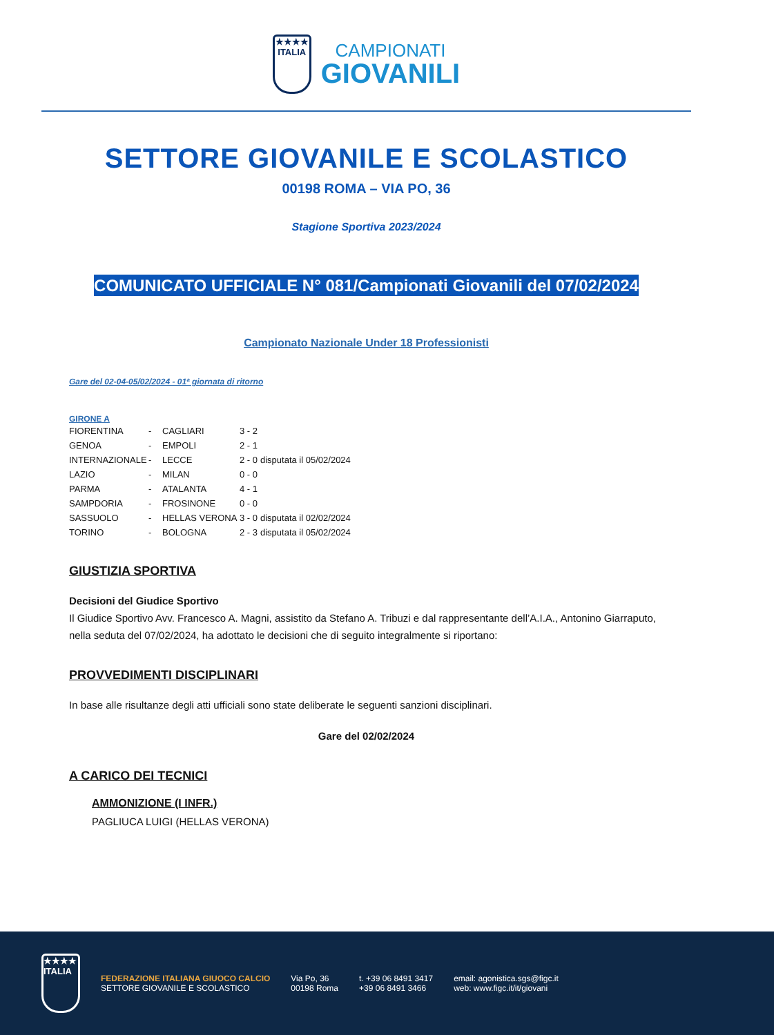★★★★
ITALIA
CAMPIONATI
GIOVANILI
SETTORE GIOVANILE E SCOLASTICO
00198 ROMA – VIA PO, 36
Stagione Sportiva 2023/2024
COMUNICATO UFFICIALE N° 081/Campionati Giovanili del 07/02/2024
Campionato Nazionale Under 18 Professionisti
Gare del 02-04-05/02/2024 - 01ª giornata di ritorno
GIRONE A
| FIORENTINA | - | CAGLIARI | 3 - 2 | |
| GENOA | - | EMPOLI | 2 - 1 | |
| INTERNAZIONALE | - | LECCE | 2 - 0 | disputata il 05/02/2024 |
| LAZIO | - | MILAN | 0 - 0 | |
| PARMA | - | ATALANTA | 4 - 1 | |
| SAMPDORIA | - | FROSINONE | 0 - 0 | |
| SASSUOLO | - | HELLAS VERONA | 3 - 0 | disputata il 02/02/2024 |
| TORINO | - | BOLOGNA | 2 - 3 | disputata il 05/02/2024 |
GIUSTIZIA SPORTIVA
Decisioni del Giudice Sportivo
Il Giudice Sportivo Avv. Francesco A. Magni, assistito da Stefano A. Tribuzi e dal rappresentante dell’A.I.A., Antonino Giarraputo, nella seduta del 07/02/2024, ha adottato le decisioni che di seguito integralmente si riportano:
PROVVEDIMENTI DISCIPLINARI
In base alle risultanze degli atti ufficiali sono state deliberate le seguenti sanzioni disciplinari.
Gare del 02/02/2024
A CARICO DEI TECNICI
AMMONIZIONE (I INFR.)
PAGLIUCA LUIGI (HELLAS VERONA)
★★★★
ITALIA
FEDERAZIONE ITALIANA GIUOCO CALCIO
SETTORE GIOVANILE E SCOLASTICO
Via Po, 36
00198 Roma
t. +39 06 8491 3417
+39 06 8491 3466
email: agonistica.sgs@figc.it
web: www.figc.it/it/giovani